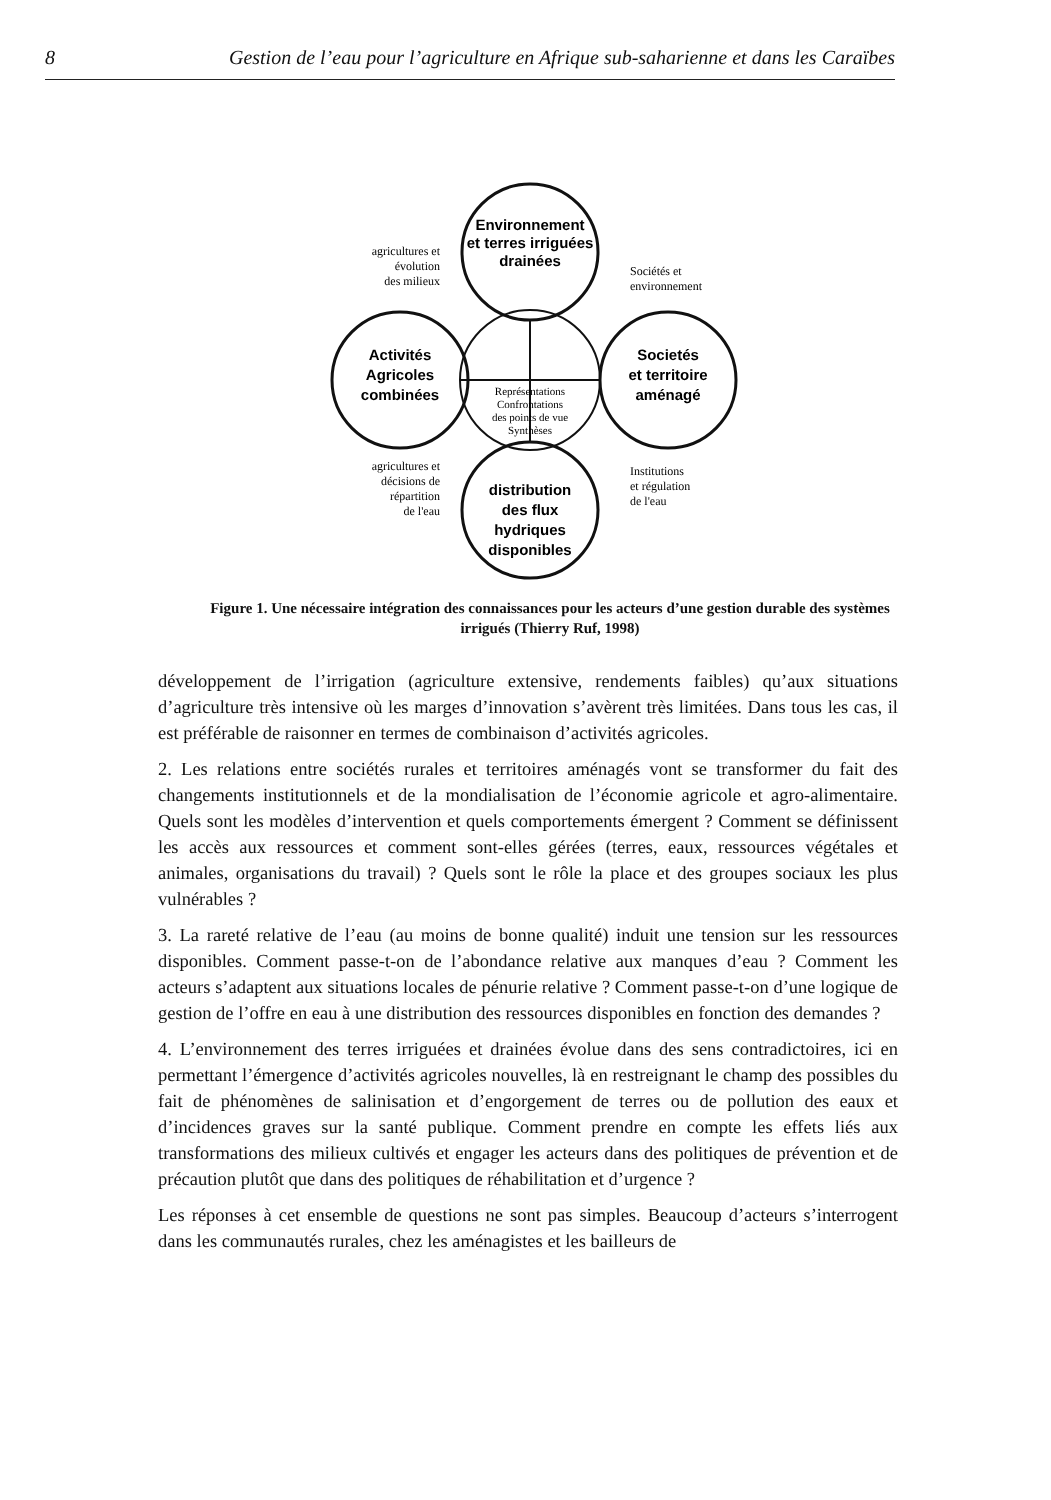8 Gestion de l’eau pour l’agriculture en Afrique sub-saharienne et dans les Caraïbes
Environnement
et terres irriguées
drainées
Activités
Agricoles
combinées
Societés
et territoire
aménagé
distribution
des flux
hydriques
disponibles
Représentations
Confrontations
des points de vue
Synthèses
agricultures et
évolution
des milieux
Sociétés et
environnement
agricultures et
décisions de
répartition
de l'eau
Institutions
et régulation
de l'eau
Figure 1. Une nécessaire intégration des connaissances pour les acteurs d’une gestion durable des systèmes irrigués (Thierry Ruf, 1998)
développement de l’irrigation (agriculture extensive, rendements faibles) qu’aux situations d’agriculture très intensive où les marges d’innovation s’avèrent très limitées. Dans tous les cas, il est préférable de raisonner en termes de combinaison d’activités agricoles.
2. Les relations entre sociétés rurales et territoires aménagés vont se transformer du fait des changements institutionnels et de la mondialisation de l’économie agricole et agro-alimentaire. Quels sont les modèles d’intervention et quels comportements émergent ? Comment se définissent les accès aux ressources et comment sont-elles gérées (terres, eaux, ressources végétales et animales, organisations du travail) ? Quels sont le rôle la place et des groupes sociaux les plus vulnérables ?
3. La rareté relative de l’eau (au moins de bonne qualité) induit une tension sur les ressources disponibles. Comment passe-t-on de l’abondance relative aux manques d’eau ? Comment les acteurs s’adaptent aux situations locales de pénurie relative ? Comment passe-t-on d’une logique de gestion de l’offre en eau à une distribution des ressources disponibles en fonction des demandes ?
4. L’environnement des terres irriguées et drainées évolue dans des sens contradictoires, ici en permettant l’émergence d’activités agricoles nouvelles, là en restreignant le champ des possibles du fait de phénomènes de salinisation et d’engorgement de terres ou de pollution des eaux et d’incidences graves sur la santé publique. Comment prendre en compte les effets liés aux transformations des milieux cultivés et engager les acteurs dans des politiques de prévention et de précaution plutôt que dans des politiques de réhabilitation et d’urgence ?
Les réponses à cet ensemble de questions ne sont pas simples. Beaucoup d’acteurs s’interrogent dans les communautés rurales, chez les aménagistes et les bailleurs de